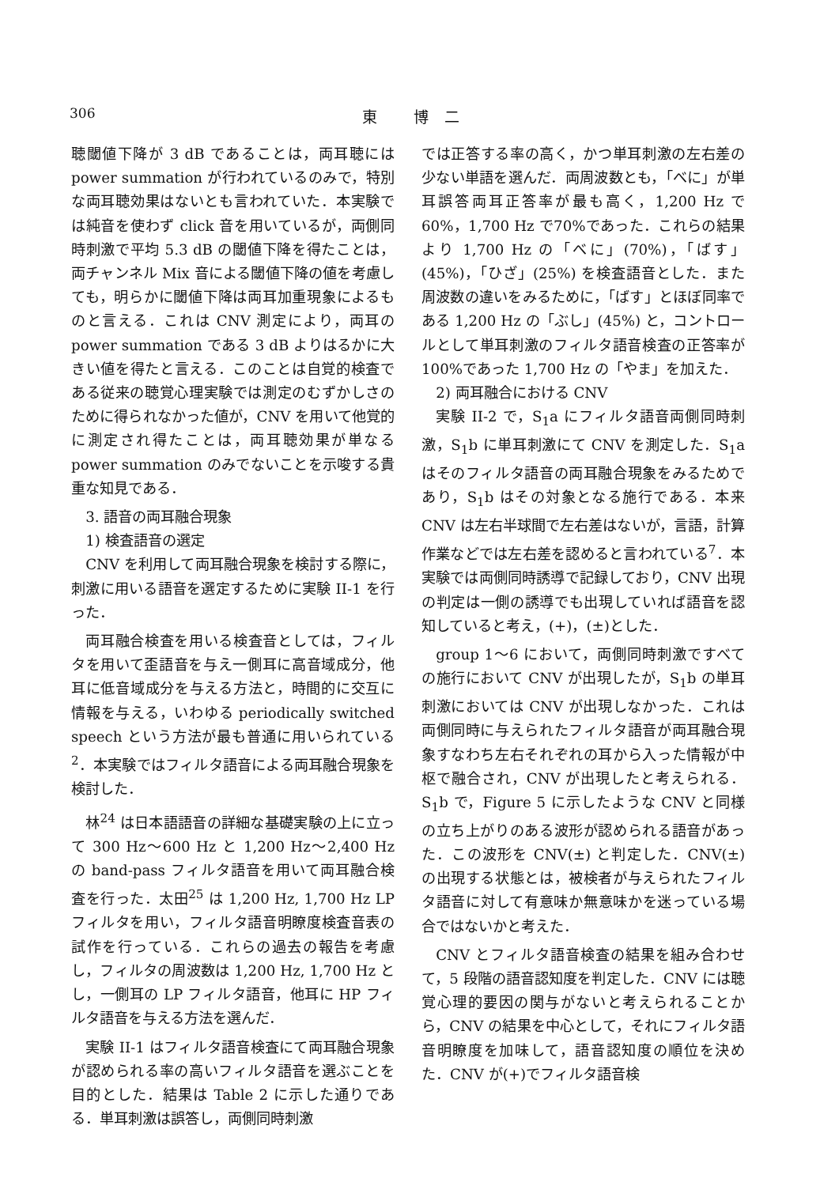306 東 博二
聴閾値下降が 3 dB であることは，両耳聴には power summation が行われているのみで，特別な両耳聴効果はないとも言われていた．本実験では純音を使わず click 音を用いているが，両側同時刺激で平均 5.3 dB の閾値下降を得たことは，両チャンネル Mix 音による閾値下降の値を考慮しても，明らかに閾値下降は両耳加重現象によるものと言える．これは CNV 測定により，両耳の power summation である 3 dB よりはるかに大きい値を得たと言える．このことは自覚的検査である従来の聴覚心理実験では測定のむずかしさのために得られなかった値が，CNV を用いて他覚的に測定され得たことは，両耳聴効果が単なる power summation のみでないことを示唆する貴重な知見である．
3. 語音の両耳融合現象
1) 検査語音の選定
CNV を利用して両耳融合現象を検討する際に，刺激に用いる語音を選定するために実験 II-1 を行った．
両耳融合検査を用いる検査音としては，フィルタを用いて歪語音を与え一側耳に高音域成分，他耳に低音域成分を与える方法と，時間的に交互に情報を与える，いわゆる periodically switched speech という方法が最も普通に用いられている<sup>2</sup>．本実験ではフィルタ語音による両耳融合現象を検討した．
林<sup>24</sup> は日本語語音の詳細な基礎実験の上に立って 300 Hz～600 Hz と 1,200 Hz～2,400 Hz の band-pass フィルタ語音を用いて両耳融合検査を行った．太田<sup>25</sup> は 1,200 Hz, 1,700 Hz LP フィルタを用い，フィルタ語音明瞭度検査音表の試作を行っている．これらの過去の報告を考慮し，フィルタの周波数は 1,200 Hz, 1,700 Hz とし，一側耳の LP フィルタ語音，他耳に HP フィルタ語音を与える方法を選んだ．
実験 II-1 はフィルタ語音検査にて両耳融合現象が認められる率の高いフィルタ語音を選ぶことを目的とした．結果は Table 2 に示した通りである．単耳刺激は誤答し，両側同時刺激
では正答する率の高く，かつ単耳刺激の左右差の少ない単語を選んだ．両周波数とも，「べに」が単耳誤答両耳正答率が最も高く，1,200 Hz で60%，1,700 Hz で70%であった．これらの結果より 1,700 Hz の「べに」(70%)，「ばす」(45%)，「ひざ」(25%) を検査語音とした．また周波数の違いをみるために，「ばす」とほぼ同率である 1,200 Hz の「ぶし」(45%) と，コントロールとして単耳刺激のフィルタ語音検査の正答率が100%であった 1,700 Hz の「やま」を加えた．
2) 両耳融合における CNV
実験 II-2 で，S<sub>1</sub>a にフィルタ語音両側同時刺激，S<sub>1</sub>b に単耳刺激にて CNV を測定した．S<sub>1</sub>a はそのフィルタ語音の両耳融合現象をみるためであり，S<sub>1</sub>b はその対象となる施行である．本来 CNV は左右半球間で左右差はないが，言語，計算作業などでは左右差を認めると言われている<sup>7</sup>．本実験では両側同時誘導で記録しており，CNV 出現の判定は一側の誘導でも出現していれば語音を認知していると考え，(+)，(±)とした．
group 1～6 において，両側同時刺激ですべての施行において CNV が出現したが，S<sub>1</sub>b の単耳刺激においては CNV が出現しなかった．これは両側同時に与えられたフィルタ語音が両耳融合現象すなわち左右それぞれの耳から入った情報が中枢で融合され，CNV が出現したと考えられる．S<sub>1</sub>b で，Figure 5 に示したような CNV と同様の立ち上がりのある波形が認められる語音があった．この波形を CNV(±) と判定した．CNV(±) の出現する状態とは，被検者が与えられたフィルタ語音に対して有意味か無意味かを迷っている場合ではないかと考えた．
CNV とフィルタ語音検査の結果を組み合わせて，5 段階の語音認知度を判定した．CNV には聴覚心理的要因の関与がないと考えられることから，CNV の結果を中心として，それにフィルタ語音明瞭度を加味して，語音認知度の順位を決めた．CNV が(+)でフィルタ語音検